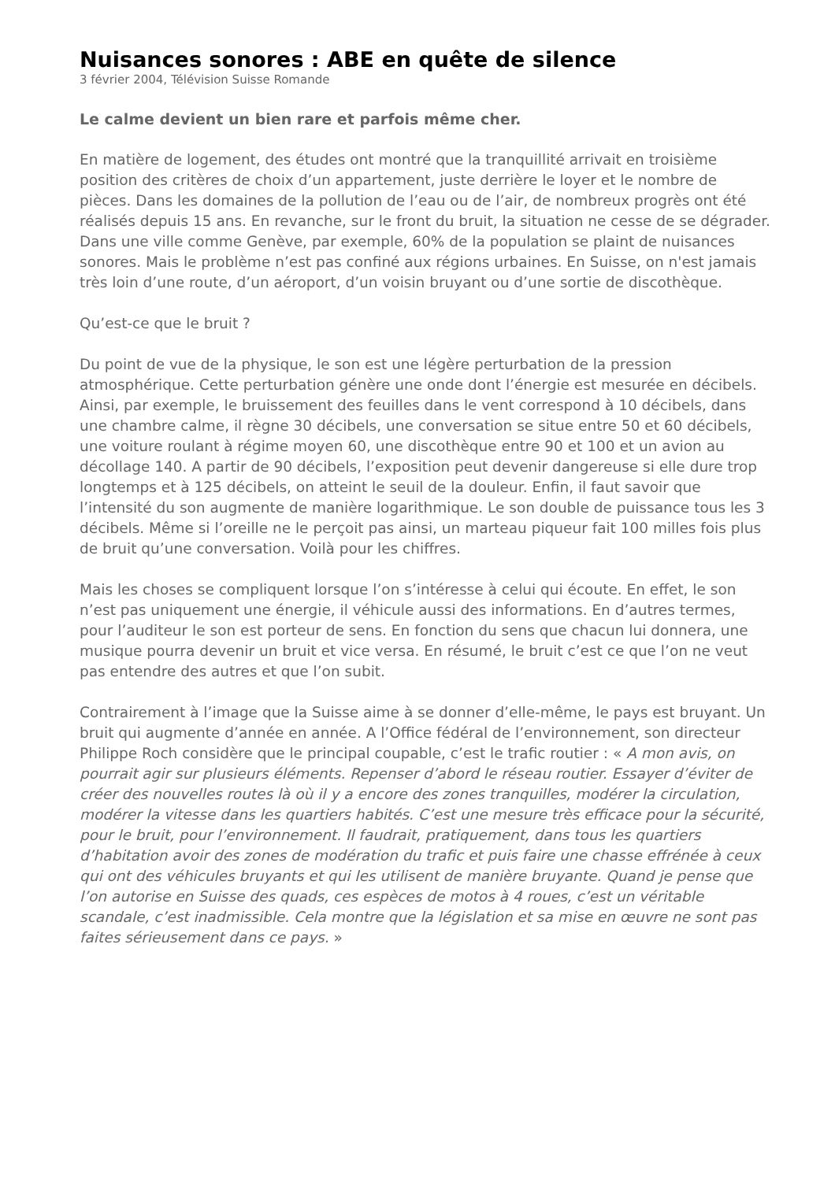Nuisances sonores : ABE en quête de silence
3 février 2004, Télévision Suisse Romande
Le calme devient un bien rare et parfois même cher.
En matière de logement, des études ont montré que la tranquillité arrivait en troisième position des critères de choix d’un appartement, juste derrière le loyer et le nombre de pièces. Dans les domaines de la pollution de l’eau ou de l’air, de nombreux progrès ont été réalisés depuis 15 ans. En revanche, sur le front du bruit, la situation ne cesse de se dégrader. Dans une ville comme Genève, par exemple, 60% de la population se plaint de nuisances sonores. Mais le problème n’est pas confiné aux régions urbaines. En Suisse, on n'est jamais très loin d’une route, d’un aéroport, d’un voisin bruyant ou d’une sortie de discothèque.
Qu’est-ce que le bruit ?
Du point de vue de la physique, le son est une légère perturbation de la pression atmosphérique. Cette perturbation génère une onde dont l’énergie est mesurée en décibels. Ainsi, par exemple, le bruissement des feuilles dans le vent correspond à 10 décibels, dans une chambre calme, il règne 30 décibels, une conversation se situe entre 50 et 60 décibels, une voiture roulant à régime moyen 60, une discothèque entre 90 et 100 et un avion au décollage 140. A partir de 90 décibels, l’exposition peut devenir dangereuse si elle dure trop longtemps et à 125 décibels, on atteint le seuil de la douleur. Enfin, il faut savoir que l’intensité du son augmente de manière logarithmique. Le son double de puissance tous les 3 décibels. Même si l’oreille ne le perçoit pas ainsi, un marteau piqueur fait 100 milles fois plus de bruit qu’une conversation. Voilà pour les chiffres.
Mais les choses se compliquent lorsque l’on s’intéresse à celui qui écoute. En effet, le son n’est pas uniquement une énergie, il véhicule aussi des informations. En d’autres termes, pour l’auditeur le son est porteur de sens. En fonction du sens que chacun lui donnera, une musique pourra devenir un bruit et vice versa. En résumé, le bruit c’est ce que l’on ne veut pas entendre des autres et que l’on subit.
Contrairement à l’image que la Suisse aime à se donner d’elle-même, le pays est bruyant. Un bruit qui augmente d’année en année. A l’Office fédéral de l’environnement, son directeur Philippe Roch considère que le principal coupable, c’est le trafic routier : « A mon avis, on pourrait agir sur plusieurs éléments. Repenser d’abord le réseau routier. Essayer d’éviter de créer des nouvelles routes là où il y a encore des zones tranquilles, modérer la circulation, modérer la vitesse dans les quartiers habités. C’est une mesure très efficace pour la sécurité, pour le bruit, pour l’environnement. Il faudrait, pratiquement, dans tous les quartiers d’habitation avoir des zones de modération du trafic et puis faire une chasse effrénée à ceux qui ont des véhicules bruyants et qui les utilisent de manière bruyante. Quand je pense que l’on autorise en Suisse des quads, ces espèces de motos à 4 roues, c’est un véritable scandale, c’est inadmissible. Cela montre que la législation et sa mise en œuvre ne sont pas faites sérieusement dans ce pays. »